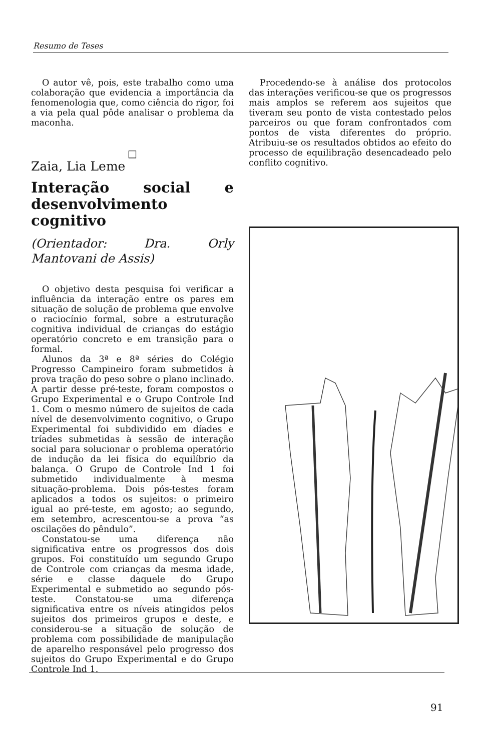Resumo de Teses
O autor vê, pois, este trabalho como uma colaboração que evidencia a importância da fenomenologia que, como ciência do rigor, foi a via pela qual pôde analisar o problema da maconha.
□
Zaia, Lia Leme
Interação social e desenvolvimento cognitivo
(Orientador: Dra. Orly Mantovani de Assis)
O objetivo desta pesquisa foi verificar a influência da interação entre os pares em situação de solução de problema que envolve o raciocínio formal, sobre a estruturação cognitiva individual de crianças do estágio operatório concreto e em transição para o formal.
Alunos da 3ª e 8ª séries do Colégio Progresso Campineiro foram submetidos à prova tração do peso sobre o plano inclinado. A partir desse pré-teste, foram compostos o Grupo Experimental e o Grupo Controle Ind 1. Com o mesmo número de sujeitos de cada nível de desenvolvimento cognitivo, o Grupo Experimental foi subdividido em díades e tríades submetidas à sessão de interação social para solucionar o problema operatório de indução da lei física do equilíbrio da balança. O Grupo de Controle Ind 1 foi submetido individualmente à mesma situação-problema. Dois pós-testes foram aplicados a todos os sujeitos: o primeiro igual ao pré-teste, em agosto; ao segundo, em setembro, acrescentou-se a prova “as oscilações do pêndulo”.
Constatou-se uma diferença não significativa entre os progressos dos dois grupos. Foi constituído um segundo Grupo de Controle com crianças da mesma idade, série e classe daquele do Grupo Experimental e submetido ao segundo pós-teste. Constatou-se uma diferença significativa entre os níveis atingidos pelos sujeitos dos primeiros grupos e deste, e considerou-se a situação de solução de problema com possibilidade de manipulação de aparelho responsável pelo progresso dos sujeitos do Grupo Experimental e do Grupo Controle Ind 1.
Procedendo-se à análise dos protocolos das interações verificou-se que os progressos mais amplos se referem aos sujeitos que tiveram seu ponto de vista contestado pelos parceiros ou que foram confrontados com pontos de vista diferentes do próprio. Atribuiu-se os resultados obtidos ao efeito do processo de equilibração desencadeado pelo conflito cognitivo.
91